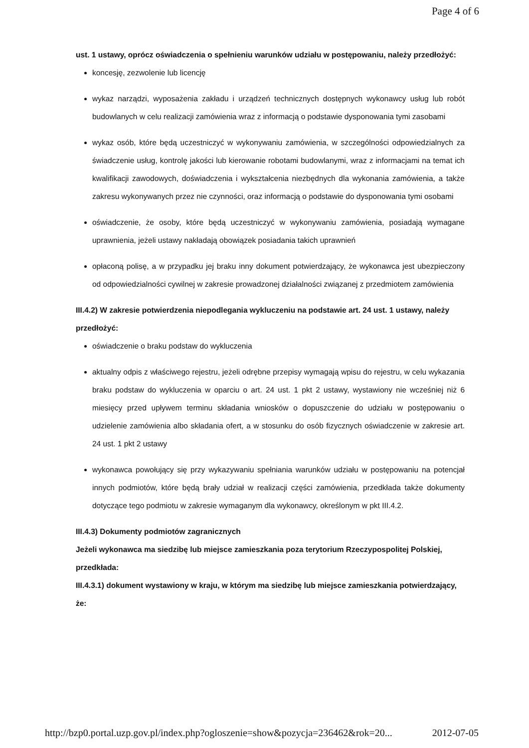Page 4 of 6
ust. 1 ustawy, oprócz oświadczenia o spełnieniu warunków udziału w postępowaniu, należy przedłożyć:
koncesję, zezwolenie lub licencję
wykaz narządzi, wyposażenia zakładu i urządzeń technicznych dostępnych wykonawcy usług lub robót budowlanych w celu realizacji zamówienia wraz z informacją o podstawie dysponowania tymi zasobami
wykaz osób, które będą uczestniczyć w wykonywaniu zamówienia, w szczególności odpowiedzialnych za świadczenie usług, kontrolę jakości lub kierowanie robotami budowlanymi, wraz z informacjami na temat ich kwalifikacji zawodowych, doświadczenia i wykształcenia niezbędnych dla wykonania zamówienia, a także zakresu wykonywanych przez nie czynności, oraz informacją o podstawie do dysponowania tymi osobami
oświadczenie, że osoby, które będą uczestniczyć w wykonywaniu zamówienia, posiadają wymagane uprawnienia, jeżeli ustawy nakładają obowiązek posiadania takich uprawnień
opłaconą polisę, a w przypadku jej braku inny dokument potwierdzający, że wykonawca jest ubezpieczony od odpowiedzialności cywilnej w zakresie prowadzonej działalności związanej z przedmiotem zamówienia
III.4.2) W zakresie potwierdzenia niepodlegania wykluczeniu na podstawie art. 24 ust. 1 ustawy, należy przedłożyć:
oświadczenie o braku podstaw do wykluczenia
aktualny odpis z właściwego rejestru, jeżeli odrębne przepisy wymagają wpisu do rejestru, w celu wykazania braku podstaw do wykluczenia w oparciu o art. 24 ust. 1 pkt 2 ustawy, wystawiony nie wcześniej niż 6 miesięcy przed upływem terminu składania wniosków o dopuszczenie do udziału w postępowaniu o udzielenie zamówienia albo składania ofert, a w stosunku do osób fizycznych oświadczenie w zakresie art. 24 ust. 1 pkt 2 ustawy
wykonawca powołujący się przy wykazywaniu spełniania warunków udziału w postępowaniu na potencjał innych podmiotów, które będą brały udział w realizacji części zamówienia, przedkłada także dokumenty dotyczące tego podmiotu w zakresie wymaganym dla wykonawcy, określonym w pkt III.4.2.
III.4.3) Dokumenty podmiotów zagranicznych
Jeżeli wykonawca ma siedzibę lub miejsce zamieszkania poza terytorium Rzeczypospolitej Polskiej, przedkłada:
III.4.3.1) dokument wystawiony w kraju, w którym ma siedzibę lub miejsce zamieszkania potwierdzający, że:
http://bzp0.portal.uzp.gov.pl/index.php?ogloszenie=show&pozycja=236462&rok=20... 2012-07-05